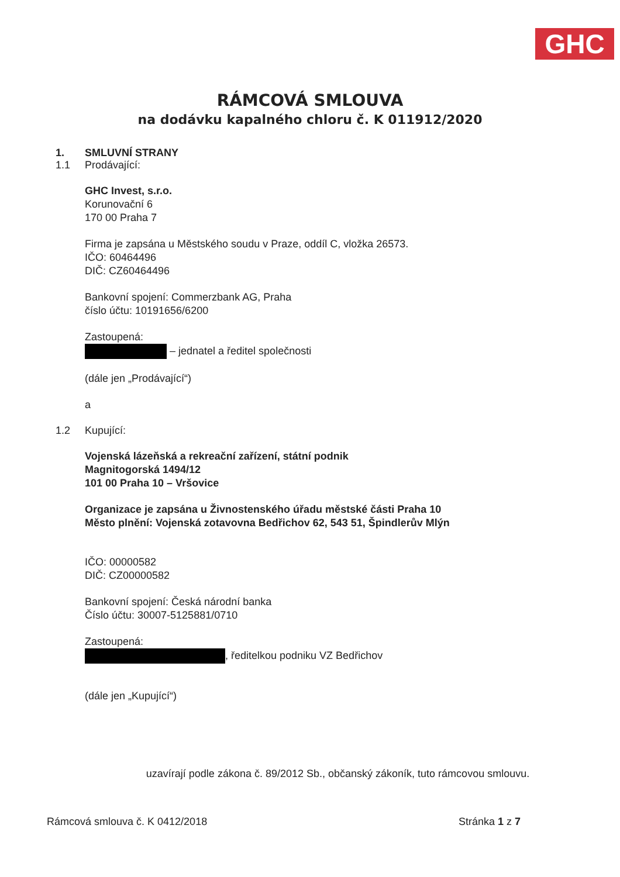GHC
RÁMCOVÁ SMLOUVA
na dodávku kapalného chloru č. K 011912/2020
1. SMLUVNÍ STRANY
1.1 Prodávající:
GHC Invest, s.r.o.
Korunovační 6
170 00 Praha 7
Firma je zapsána u Městského soudu v Praze, oddíl C, vložka 26573.
IČO: 60464496
DIČ: CZ60464496
Bankovní spojení: Commerzbank AG, Praha
číslo účtu: 10191656/6200
Zastoupená:
– jednatel a ředitel společnosti
(dále jen „Prodávající“)
a
1.2 Kupující:
Vojenská lázeňská a rekreační zařízení, státní podnik
Magnitogorská 1494/12
101 00 Praha 10 – Vršovice
Organizace je zapsána u Živnostenského úřadu městské části Praha 10
Město plnění: Vojenská zotavovna Bedřichov 62, 543 51, Špindlerův Mlýn
IČO: 00000582
DIČ: CZ00000582
Bankovní spojení: Česká národní banka
Číslo účtu: 30007-5125881/0710
Zastoupená:
, ředitelkou podniku VZ Bedřichov
(dále jen „Kupující“)
uzavírají podle zákona č. 89/2012 Sb., občanský zákoník, tuto rámcovou smlouvu.
Rámcová smlouva č. K 0412/2018 Stránka 1 z 7